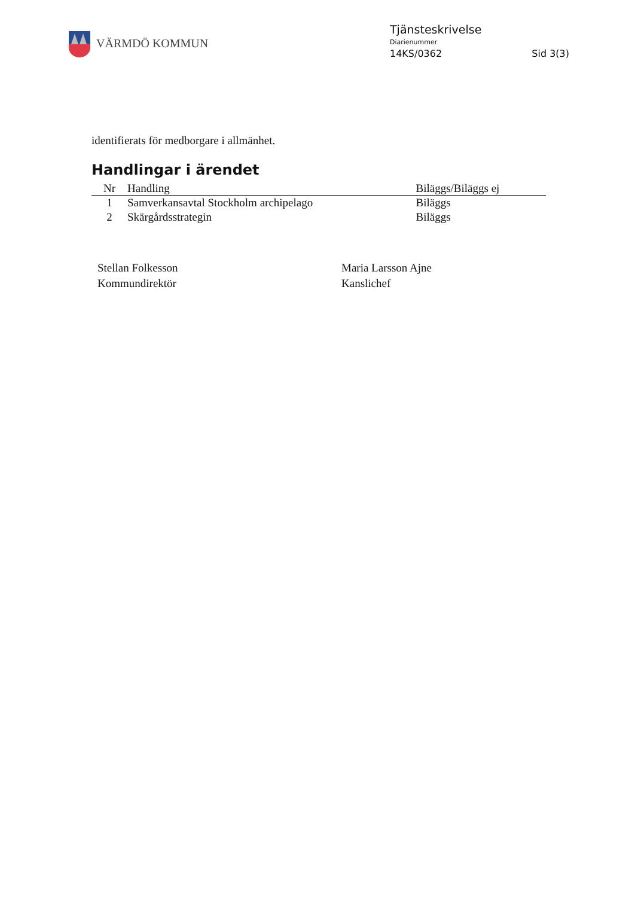VÄRMDÖ KOMMUN
Tjänsteskrivelse
Diarienummer
14KS/0362 Sid 3(3)
identifierats för medborgare i allmänhet.
Handlingar i ärendet
| Nr | Handling | Biläggs/Biläggs ej |
| --- | --- | --- |
| 1 | Samverkansavtal Stockholm archipelago | Biläggs |
| 2 | Skärgårdsstrategin | Biläggs |
Stellan Folkesson
Kommundirektör
Maria Larsson Ajne
Kanslichef